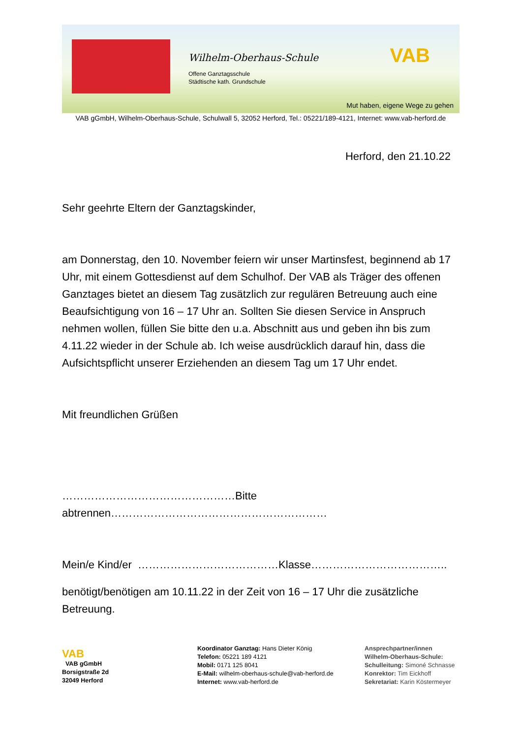Wilhelm-Oberhaus-Schule
Offene Ganztagsschule
Städtische kath. Grundschule
VAB
Mut haben, eigene Wege zu gehen
VAB gGmbH, Wilhelm-Oberhaus-Schule, Schulwall 5, 32052 Herford, Tel.: 05221/189-4121, Internet: www.vab-herford.de
Herford, den 21.10.22
Sehr geehrte Eltern der Ganztagskinder,
am Donnerstag, den 10. November feiern wir unser Martinsfest, beginnend ab 17 Uhr, mit einem Gottesdienst auf dem Schulhof. Der VAB als Träger des offenen Ganztages bietet an diesem Tag zusätzlich zur regulären Betreuung auch eine Beaufsichtigung von 16 – 17 Uhr an. Sollten Sie diesen Service in Anspruch nehmen wollen, füllen Sie bitte den u.a. Abschnitt aus und geben ihn bis zum 4.11.22 wieder in der Schule ab. Ich weise ausdrücklich darauf hin, dass die Aufsichtspflicht unserer Erziehenden an diesem Tag um 17 Uhr endet.
Mit freundlichen Grüßen
…………………………………………Bitte abtrennen……………………………………………………
Mein/e Kind/er …………………………………Klasse………………………………..
benötigt/benötigen am 10.11.22 in der Zeit von 16 – 17 Uhr die zusätzliche Betreuung.
VAB
VAB gGmbH
Borsigstraße 2d
32049 Herford
Koordinator Ganztag: Hans Dieter König
Telefon: 05221 189 4121
Mobil: 0171 125 8041
E-Mail: wilhelm-oberhaus-schule@vab-herford.de
Internet: www.vab-herford.de
Ansprechpartner/innen
Wilhelm-Oberhaus-Schule:
Schulleitung: Simoné Schnasse
Konrektor: Tim Eickhoff
Sekretariat: Karin Köstermeyer